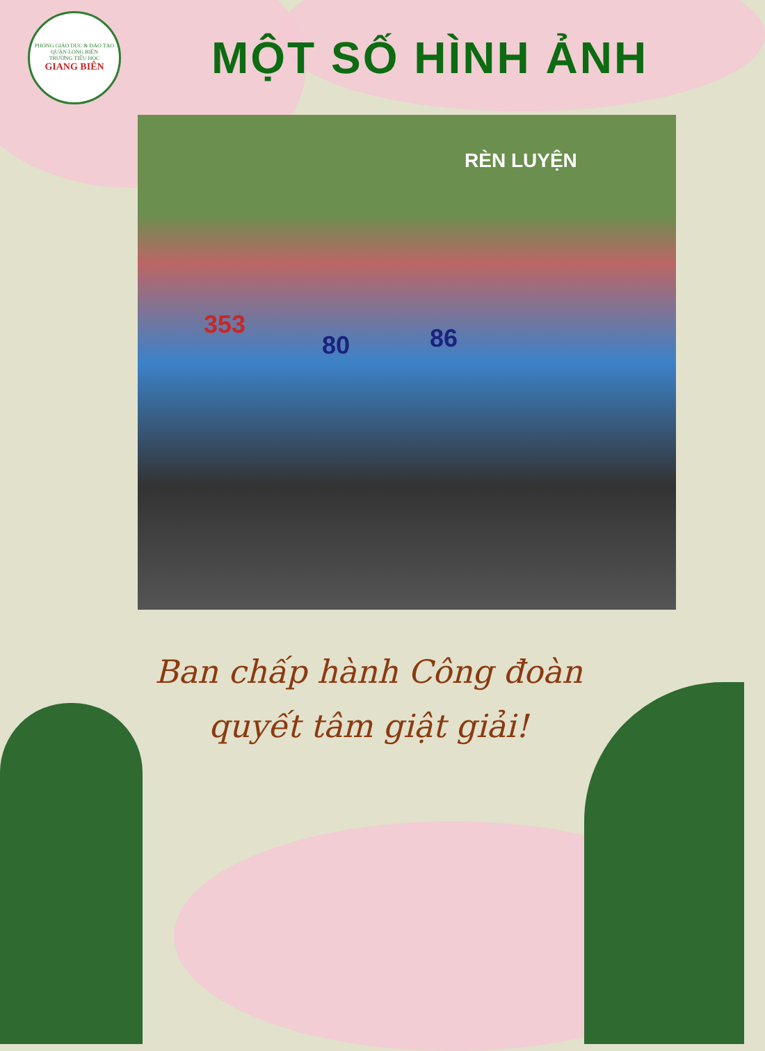PHÒNG GIÁO DỤC & ĐÀO TẠO QUẬN LONG BIÊN
TRƯỜNG TIỂU HỌC
GIANG BIÊN
MỘT SỐ HÌNH ẢNH
RÈN LUYỆN
80 86 353
Ban chấp hành Công đoàn
quyết tâm giật giải!